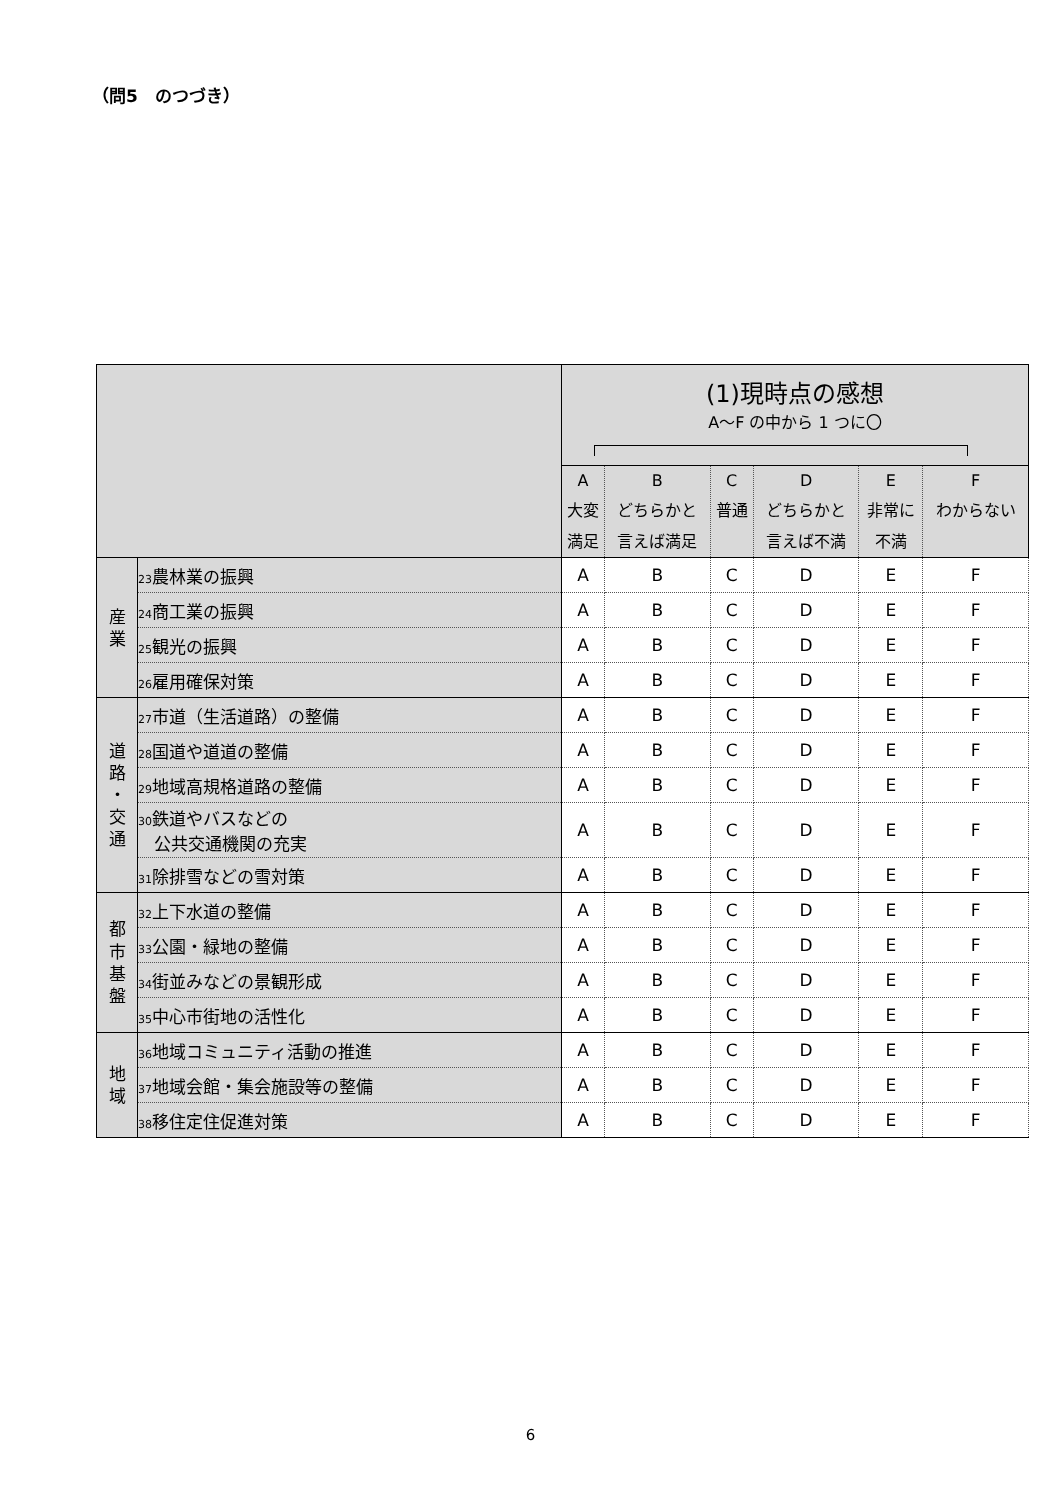（問5　のつづき）
| | | (1)現時点の感想 A～F の中から 1 つに〇 | | | | | |
| --- | --- | --- | --- | --- | --- | --- | --- |
| | | A 大変 満足 | B どちらかと 言えば満足 | C 普通 | D どちらかと 言えば不満 | E 非常に 不満 | F わからない |
| 産 業 | 23 農林業の振興 | A | B | C | D | E | F |
| | 24 商工業の振興 | A | B | C | D | E | F |
| | 25 観光の振興 | A | B | C | D | E | F |
| | 26 雇用確保対策 | A | B | C | D | E | F |
| 道 路 ・ 交 通 | 27 市道（生活道路）の整備 | A | B | C | D | E | F |
| | 28 国道や道道の整備 | A | B | C | D | E | F |
| | 29 地域高規格道路の整備 | A | B | C | D | E | F |
| | 30 鉄道やバスなどの 公共交通機関の充実 | A | B | C | D | E | F |
| | 31 除排雪などの雪対策 | A | B | C | D | E | F |
| 都 市 基 盤 | 32 上下水道の整備 | A | B | C | D | E | F |
| | 33 公園・緑地の整備 | A | B | C | D | E | F |
| | 34 街並みなどの景観形成 | A | B | C | D | E | F |
| | 35 中心市街地の活性化 | A | B | C | D | E | F |
| 地 域 | 36 地域コミュニティ活動の推進 | A | B | C | D | E | F |
| | 37 地域会館・集会施設等の整備 | A | B | C | D | E | F |
| | 38 移住定住促進対策 | A | B | C | D | E | F |
6